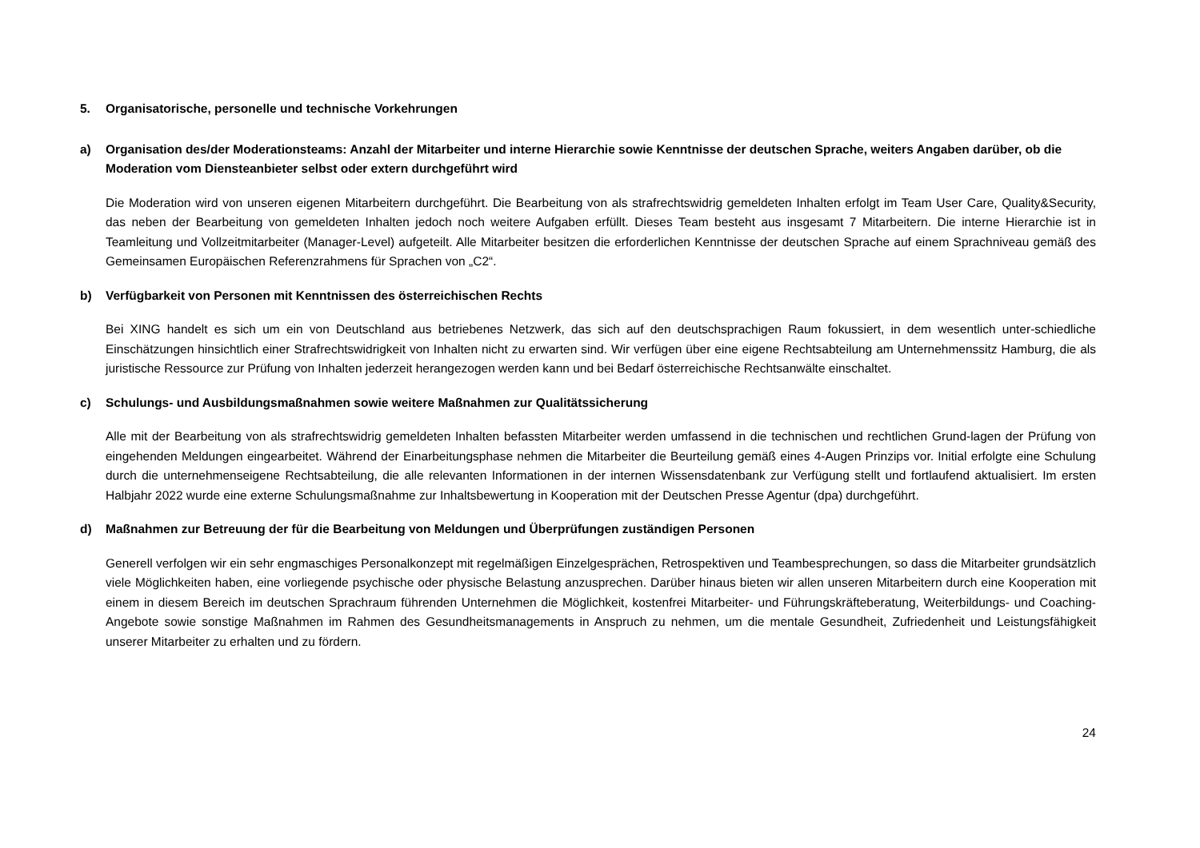5. Organisatorische, personelle und technische Vorkehrungen
a) Organisation des/der Moderationsteams: Anzahl der Mitarbeiter und interne Hierarchie sowie Kenntnisse der deutschen Sprache, weiters Angaben darüber, ob die Moderation vom Diensteanbieter selbst oder extern durchgeführt wird
Die Moderation wird von unseren eigenen Mitarbeitern durchgeführt. Die Bearbeitung von als strafrechtswidrig gemeldeten Inhalten erfolgt im Team User Care, Quality&Security, das neben der Bearbeitung von gemeldeten Inhalten jedoch noch weitere Aufgaben erfüllt. Dieses Team besteht aus insgesamt 7 Mitarbeitern. Die interne Hierarchie ist in Teamleitung und Vollzeitmitarbeiter (Manager-Level) aufgeteilt. Alle Mitarbeiter besitzen die erforderlichen Kenntnisse der deutschen Sprache auf einem Sprachniveau gemäß des Gemeinsamen Europäischen Referenzrahmens für Sprachen von „C2“.
b) Verfügbarkeit von Personen mit Kenntnissen des österreichischen Rechts
Bei XING handelt es sich um ein von Deutschland aus betriebenes Netzwerk, das sich auf den deutschsprachigen Raum fokussiert, in dem wesentlich unter-schiedliche Einschätzungen hinsichtlich einer Strafrechtswidrigkeit von Inhalten nicht zu erwarten sind. Wir verfügen über eine eigene Rechtsabteilung am Unternehmenssitz Hamburg, die als juristische Ressource zur Prüfung von Inhalten jederzeit herangezogen werden kann und bei Bedarf österreichische Rechtsanwälte einschaltet.
c) Schulungs- und Ausbildungsmaßnahmen sowie weitere Maßnahmen zur Qualitätssicherung
Alle mit der Bearbeitung von als strafrechtswidrig gemeldeten Inhalten befassten Mitarbeiter werden umfassend in die technischen und rechtlichen Grund-lagen der Prüfung von eingehenden Meldungen eingearbeitet. Während der Einarbeitungsphase nehmen die Mitarbeiter die Beurteilung gemäß eines 4-Augen Prinzips vor. Initial erfolgte eine Schulung durch die unternehmenseigene Rechtsabteilung, die alle relevanten Informationen in der internen Wissensdatenbank zur Verfügung stellt und fortlaufend aktualisiert. Im ersten Halbjahr 2022 wurde eine externe Schulungsmaßnahme zur Inhaltsbewertung in Kooperation mit der Deutschen Presse Agentur (dpa) durchgeführt.
d) Maßnahmen zur Betreuung der für die Bearbeitung von Meldungen und Überprüfungen zuständigen Personen
Generell verfolgen wir ein sehr engmaschiges Personalkonzept mit regelmäßigen Einzelgesprächen, Retrospektiven und Teambesprechungen, so dass die Mitarbeiter grundsätzlich viele Möglichkeiten haben, eine vorliegende psychische oder physische Belastung anzusprechen. Darüber hinaus bieten wir allen unseren Mitarbeitern durch eine Kooperation mit einem in diesem Bereich im deutschen Sprachraum führenden Unternehmen die Möglichkeit, kostenfrei Mitarbeiter- und Führungskräfteberatung, Weiterbildungs- und Coaching-Angebote sowie sonstige Maßnahmen im Rahmen des Gesundheitsmanagements in Anspruch zu nehmen, um die mentale Gesundheit, Zufriedenheit und Leistungsfähigkeit unserer Mitarbeiter zu erhalten und zu fördern.
24